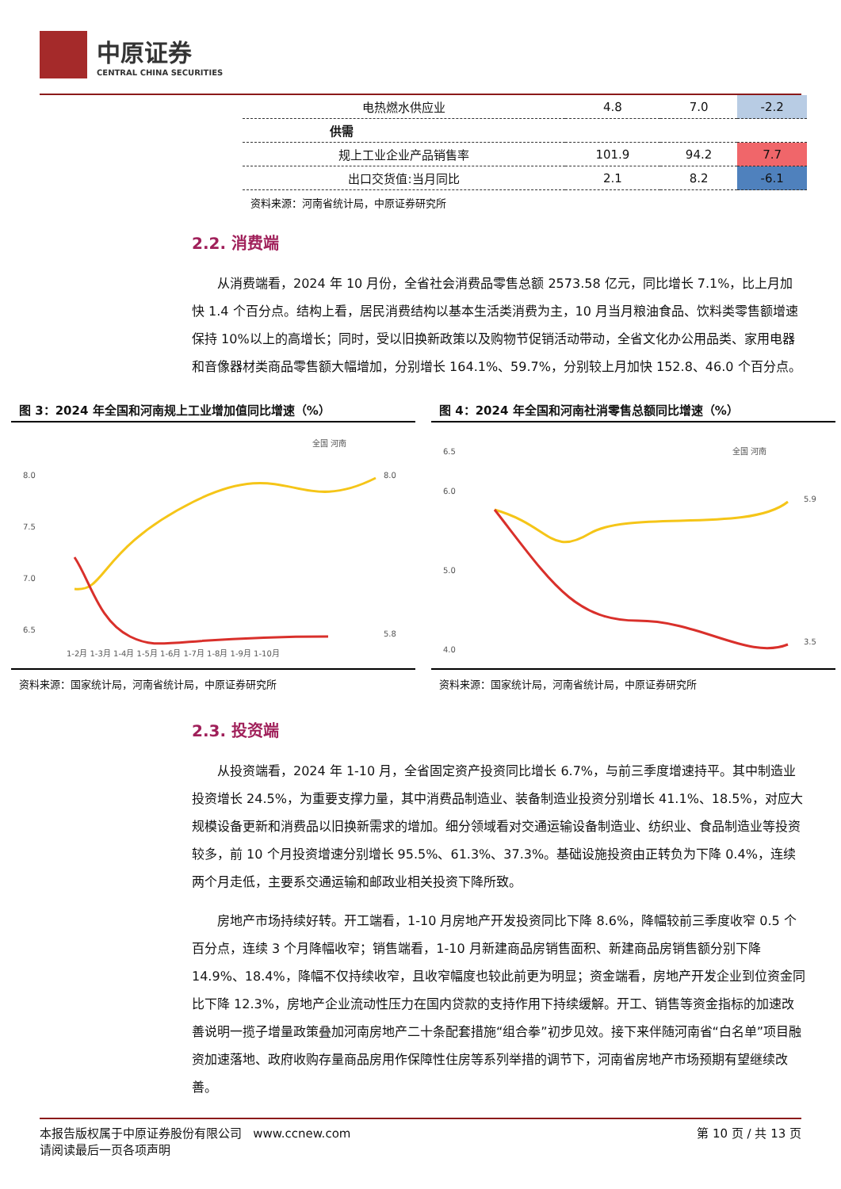中原证券
CENTRAL CHINA SECURITIES
| 电热燃水供应业 | 4.8 | 7.0 | -2.2 |
| 供需 | | | |
| 规上工业企业产品销售率 | 101.9 | 94.2 | 7.7 |
| 出口交货值:当月同比 | 2.1 | 8.2 | -6.1 |
资料来源：河南省统计局，中原证券研究所
2.2. 消费端
从消费端看，2024 年 10 月份，全省社会消费品零售总额 2573.58 亿元，同比增长 7.1%，比上月加快 1.4 个百分点。结构上看，居民消费结构以基本生活类消费为主，10 月当月粮油食品、饮料类零售额增速保持 10%以上的高增长；同时，受以旧换新政策以及购物节促销活动带动，全省文化办公用品类、家用电器和音像器材类商品零售额大幅增加，分别增长 164.1%、59.7%，分别较上月加快 152.8、46.0 个百分点。
图 3：2024 年全国和河南规上工业增加值同比增速（%）
全国 河南
8.0
7.5
7.0
6.5
8.0
5.8
1-2月 1-3月 1-4月 1-5月 1-6月 1-7月 1-8月 1-9月 1-10月
资料来源：国家统计局，河南省统计局，中原证券研究所
图 4：2024 年全国和河南社消零售总额同比增速（%）
全国 河南
6.5
6.0
5.0
4.0
5.9
3.5
资料来源：国家统计局，河南省统计局，中原证券研究所
2.3. 投资端
从投资端看，2024 年 1-10 月，全省固定资产投资同比增长 6.7%，与前三季度增速持平。其中制造业投资增长 24.5%，为重要支撑力量，其中消费品制造业、装备制造业投资分别增长 41.1%、18.5%，对应大规模设备更新和消费品以旧换新需求的增加。细分领域看对交通运输设备制造业、纺织业、食品制造业等投资较多，前 10 个月投资增速分别增长 95.5%、61.3%、37.3%。基础设施投资由正转负为下降 0.4%，连续两个月走低，主要系交通运输和邮政业相关投资下降所致。
房地产市场持续好转。开工端看，1-10 月房地产开发投资同比下降 8.6%，降幅较前三季度收窄 0.5 个百分点，连续 3 个月降幅收窄；销售端看，1-10 月新建商品房销售面积、新建商品房销售额分别下降 14.9%、18.4%，降幅不仅持续收窄，且收窄幅度也较此前更为明显；资金端看，房地产开发企业到位资金同比下降 12.3%，房地产企业流动性压力在国内贷款的支持作用下持续缓解。开工、销售等资金指标的加速改善说明一揽子增量政策叠加河南房地产二十条配套措施“组合拳”初步见效。接下来伴随河南省“白名单”项目融资加速落地、政府收购存量商品房用作保障性住房等系列举措的调节下，河南省房地产市场预期有望继续改善。
本报告版权属于中原证券股份有限公司 www.ccnew.com
请阅读最后一页各项声明
第 10 页 / 共 13 页